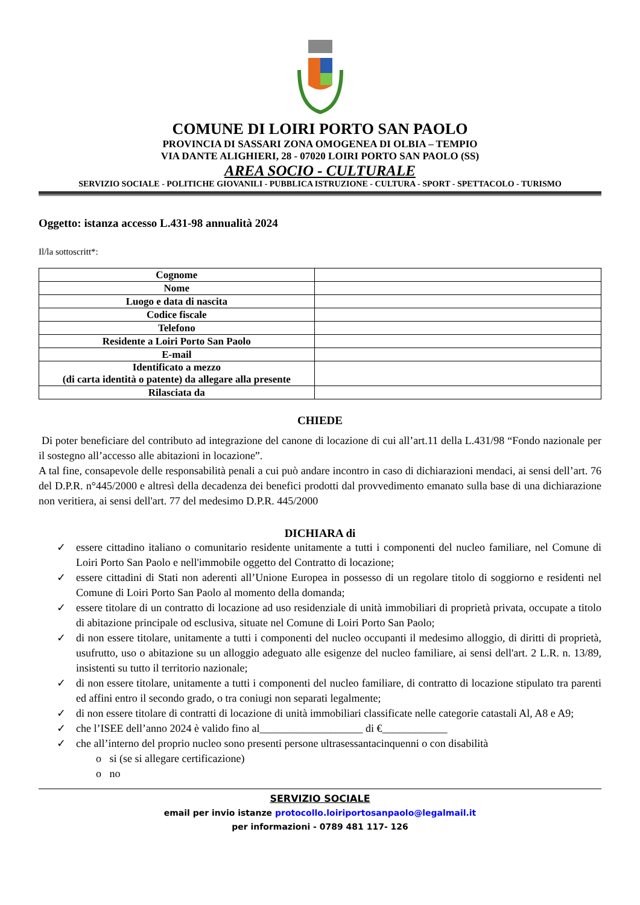COMUNE DI LOIRI PORTO SAN PAOLO
PROVINCIA DI SASSARI ZONA OMOGENEA DI OLBIA – TEMPIO
VIA DANTE ALIGHIERI, 28 - 07020 LOIRI PORTO SAN PAOLO (SS)
AREA SOCIO - CULTURALE
SERVIZIO SOCIALE - POLITICHE GIOVANILI - PUBBLICA ISTRUZIONE - CULTURA - SPORT - SPETTACOLO - TURISMO
Oggetto: istanza accesso L.431-98 annualità 2024
Il/la sottoscritt*:
| Cognome | |
| Nome | |
| Luogo e data di nascita | |
| Codice fiscale | |
| Telefono | |
| Residente a Loiri Porto San Paolo | |
| E-mail | |
| Identificato a mezzo (di carta identità o patente) da allegare alla presente | |
| Rilasciata da | |
CHIEDE
Di poter beneficiare del contributo ad integrazione del canone di locazione di cui all’art.11 della L.431/98 “Fondo nazionale per il sostegno all’accesso alle abitazioni in locazione”.
A tal fine, consapevole delle responsabilità penali a cui può andare incontro in caso di dichiarazioni mendaci, ai sensi dell’art. 76 del D.P.R. n°445/2000 e altresì della decadenza dei benefici prodotti dal provvedimento emanato sulla base di una dichiarazione non veritiera, ai sensi dell'art. 77 del medesimo D.P.R. 445/2000
DICHIARA di
✓ essere cittadino italiano o comunitario residente unitamente a tutti i componenti del nucleo familiare, nel Comune di Loiri Porto San Paolo e nell'immobile oggetto del Contratto di locazione;
✓ essere cittadini di Stati non aderenti all’Unione Europea in possesso di un regolare titolo di soggiorno e residenti nel Comune di Loiri Porto San Paolo al momento della domanda;
✓ essere titolare di un contratto di locazione ad uso residenziale di unità immobiliari di proprietà privata, occupate a titolo di abitazione principale od esclusiva, situate nel Comune di Loiri Porto San Paolo;
✓ di non essere titolare, unitamente a tutti i componenti del nucleo occupanti il medesimo alloggio, di diritti di proprietà, usufrutto, uso o abitazione su un alloggio adeguato alle esigenze del nucleo familiare, ai sensi dell'art. 2 L.R. n. 13/89, insistenti su tutto il territorio nazionale;
✓ di non essere titolare, unitamente a tutti i componenti del nucleo familiare, di contratto di locazione stipulato tra parenti ed affini entro il secondo grado, o tra coniugi non separati legalmente;
✓ di non essere titolare di contratti di locazione di unità immobiliari classificate nelle categorie catastali Al, A8 e A9;
✓ che l’ISEE dell’anno 2024 è valido fino al___________________ di €____________
✓ che all’interno del proprio nucleo sono presenti persone ultrasessantacinquenni o con disabilità
o si (se si allegare certificazione)
o no
SERVIZIO SOCIALE
email per invio istanze protocollo.loiriportosanpaolo@legalmail.it
per informazioni - 0789 481 117- 126